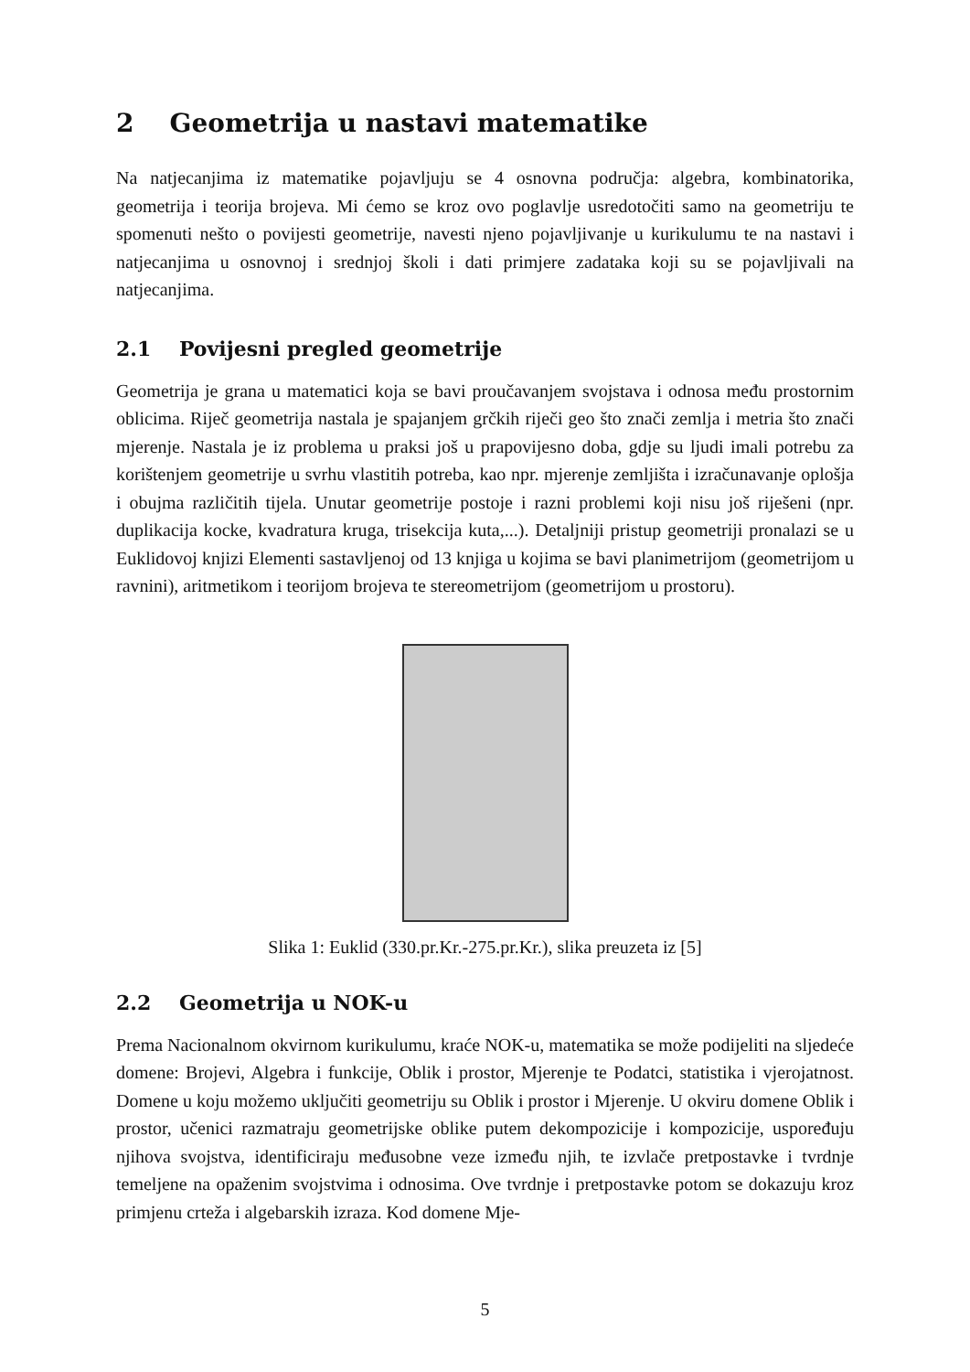2 Geometrija u nastavi matematike
Na natjecanjima iz matematike pojavljuju se 4 osnovna područja: algebra, kombinatorika, geometrija i teorija brojeva. Mi ćemo se kroz ovo poglavlje usredotočiti samo na geometriju te spomenuti nešto o povijesti geometrije, navesti njeno pojavljivanje u kurikulumu te na nastavi i natjecanjima u osnovnoj i srednjoj školi i dati primjere zadataka koji su se pojavljivali na natjecanjima.
2.1 Povijesni pregled geometrije
Geometrija je grana u matematici koja se bavi proučavanjem svojstava i odnosa među prostornim oblicima. Riječ geometrija nastala je spajanjem grčkih riječi geo što znači zemlja i metria što znači mjerenje. Nastala je iz problema u praksi još u prapovijesno doba, gdje su ljudi imali potrebu za korištenjem geometrije u svrhu vlastitih potreba, kao npr. mjerenje zemljišta i izračunavanje oplošja i obujma različitih tijela. Unutar geometrije postoje i razni problemi koji nisu još riješeni (npr. duplikacija kocke, kvadratura kruga, trisekcija kuta,...). Detaljniji pristup geometriji pronalazi se u Euklidovoj knjizi Elementi sastavljenoj od 13 knjiga u kojima se bavi planimetrijom (geometrijom u ravnini), aritmetikom i teorijom brojeva te stereometrijom (geometrijom u prostoru).
Slika 1: Euklid (330.pr.Kr.-275.pr.Kr.), slika preuzeta iz [5]
2.2 Geometrija u NOK-u
Prema Nacionalnom okvirnom kurikulumu, kraće NOK-u, matematika se može podijeliti na sljedeće domene: Brojevi, Algebra i funkcije, Oblik i prostor, Mjerenje te Podatci, statistika i vjerojatnost. Domene u koju možemo uključiti geometriju su Oblik i prostor i Mjerenje. U okviru domene Oblik i prostor, učenici razmatraju geometrijske oblike putem dekompozicije i kompozicije, uspoređuju njihova svojstva, identificiraju međusobne veze između njih, te izvlače pretpostavke i tvrdnje temeljene na opaženim svojstvima i odnosima. Ove tvrdnje i pretpostavke potom se dokazuju kroz primjenu crteža i algebarskih izraza. Kod domene Mje-
5